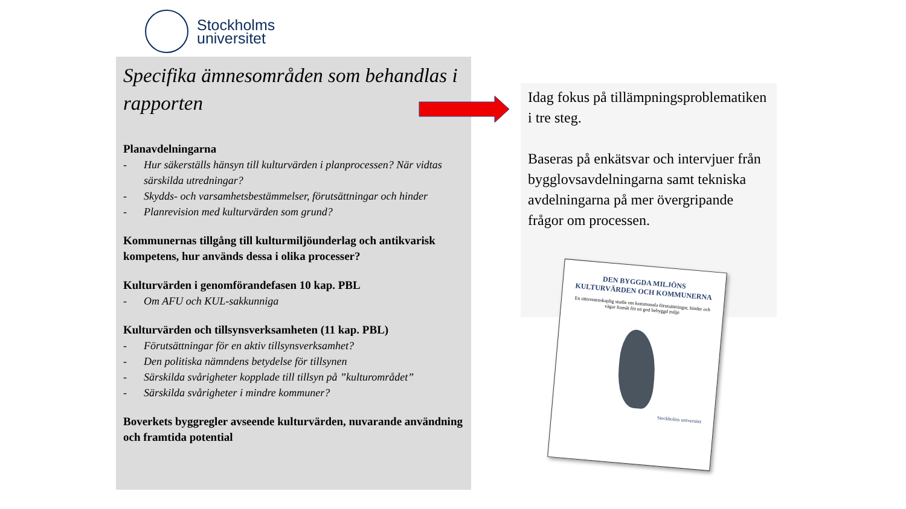Stockholms
universitet
Specifika ämnesområden som behandlas i rapporten
Planavdelningarna
- Hur säkerställs hänsyn till kulturvärden i planprocessen? När vidtas särskilda utredningar?
- Skydds- och varsamhetsbestämmelser, förutsättningar och hinder
- Planrevision med kulturvärden som grund?
Kommunernas tillgång till kulturmiljöunderlag och antikvarisk kompetens, hur används dessa i olika processer?
Kulturvärden i genomförandefasen 10 kap. PBL
- Om AFU och KUL-sakkunniga
Kulturvärden och tillsynsverksamheten (11 kap. PBL)
- Förutsättningar för en aktiv tillsynsverksamhet?
- Den politiska nämndens betydelse för tillsynen
- Särskilda svårigheter kopplade till tillsyn på ”kulturområdet”
- Särskilda svårigheter i mindre kommuner?
Boverkets byggregler avseende kulturvärden, nuvarande användning och framtida potential
Idag fokus på tillämpningsproblematiken i tre steg.
Baseras på enkätsvar och intervjuer från bygglovsavdelningarna samt tekniska avdelningarna på mer övergripande frågor om processen.
DEN BYGGDA MILJÖNS KULTURVÄRDEN OCH KOMMUNERNA
En rättsvetenskaplig studie om kommunala förutsättningar, hinder och vägar framåt för en god bebyggd miljö
Stockholms universitet